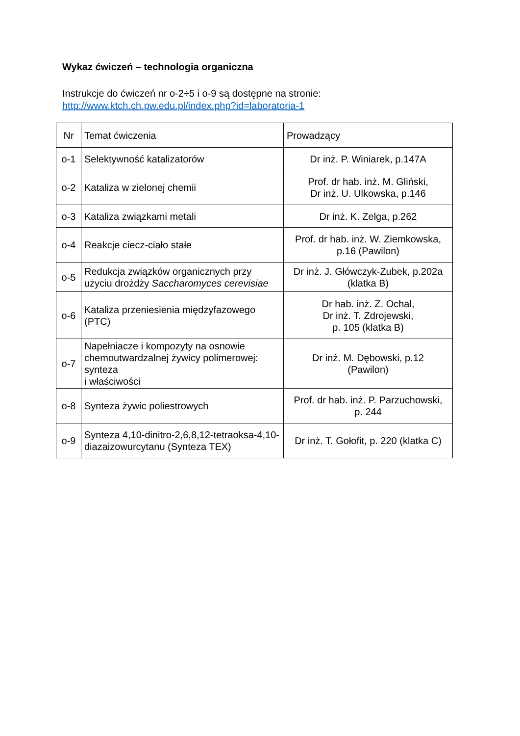Wykaz ćwiczeń – technologia organiczna
Instrukcje do ćwiczeń nr o-2÷5 i o-9 są dostępne na stronie:
http://www.ktch.ch.pw.edu.pl/index.php?id=laboratoria-1
| Nr | Temat ćwiczenia | Prowadzący |
| o-1 | Selektywność katalizatorów | Dr inż. P. Winiarek, p.147A |
| o-2 | Kataliza w zielonej chemii | Prof. dr hab. inż. M. Gliński, Dr inż. U. Ulkowska, p.146 |
| o-3 | Kataliza związkami metali | Dr inż. K. Zelga, p.262 |
| o-4 | Reakcje ciecz-ciało stałe | Prof. dr hab. inż. W. Ziemkowska, p.16 (Pawilon) |
| o-5 | Redukcja związków organicznych przy użyciu drożdży Saccharomyces cerevisiae | Dr inż. J. Główczyk-Zubek, p.202a (klatka B) |
| o-6 | Kataliza przeniesienia międzyfazowego (PTC) | Dr hab. inż. Z. Ochal, Dr inż. T. Zdrojewski, p. 105 (klatka B) |
| o-7 | Napełniacze i kompozyty na osnowie chemoutwardzalnej żywicy polimerowej: synteza i właściwości | Dr inż. M. Dębowski, p.12 (Pawilon) |
| o-8 | Synteza żywic poliestrowych | Prof. dr hab. inż. P. Parzuchowski, p. 244 |
| o-9 | Synteza 4,10-dinitro-2,6,8,12-tetraoksa-4,10-diazaizowurcytanu (Synteza TEX) | Dr inż. T. Gołofit, p. 220 (klatka C) |